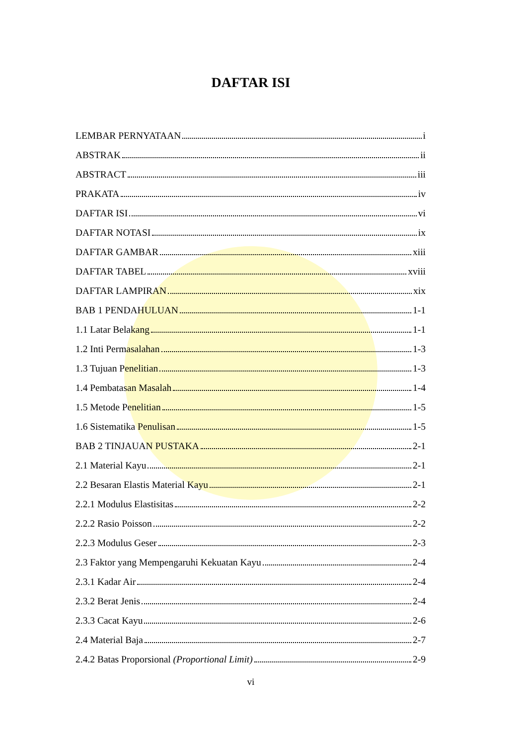DAFTAR ISI
LEMBAR PERNYATAAN i
ABSTRAK ii
ABSTRACT iii
PRAKATA iv
DAFTAR ISI vi
DAFTAR NOTASI ix
DAFTAR GAMBAR xiii
DAFTAR TABEL xviii
DAFTAR LAMPIRAN xix
BAB 1 PENDAHULUAN 1-1
1.1 Latar Belakang 1-1
1.2 Inti Permasalahan 1-3
1.3 Tujuan Penelitian 1-3
1.4 Pembatasan Masalah 1-4
1.5 Metode Penelitian 1-5
1.6 Sistematika Penulisan 1-5
BAB 2 TINJAUAN PUSTAKA 2-1
2.1 Material Kayu 2-1
2.2 Besaran Elastis Material Kayu 2-1
2.2.1 Modulus Elastisitas 2-2
2.2.2 Rasio Poisson 2-2
2.2.3 Modulus Geser 2-3
2.3 Faktor yang Mempengaruhi Kekuatan Kayu 2-4
2.3.1 Kadar Air 2-4
2.3.2 Berat Jenis 2-4
2.3.3 Cacat Kayu 2-6
2.4 Material Baja 2-7
2.4.2 Batas Proporsional (Proportional Limit) 2-9
vi